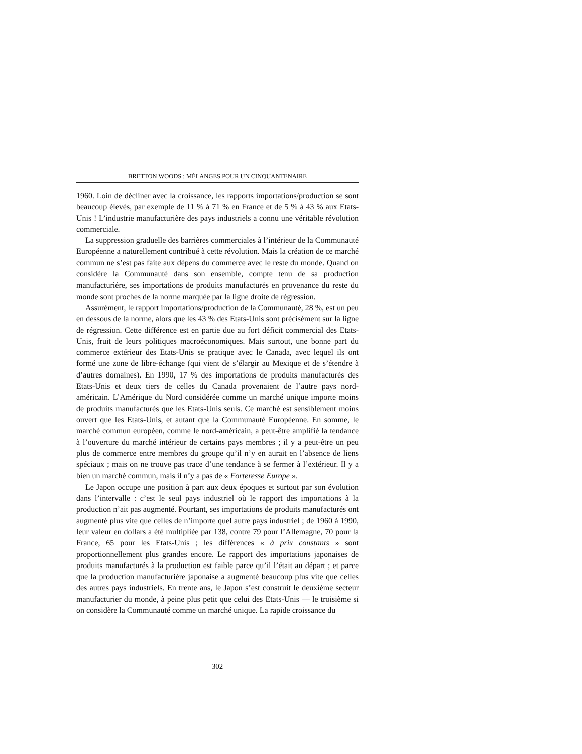BRETTON WOODS : MÉLANGES POUR UN CINQUANTENAIRE
1960. Loin de décliner avec la croissance, les rapports importations/production se sont beaucoup élevés, par exemple de 11 % à 71 % en France et de 5 % à 43 % aux Etats-Unis ! L’industrie manufacturière des pays industriels a connu une véritable révolution commerciale.
La suppression graduelle des barrières commerciales à l’intérieur de la Communauté Européenne a naturellement contribué à cette révolution. Mais la création de ce marché commun ne s’est pas faite aux dépens du commerce avec le reste du monde. Quand on considère la Communauté dans son ensemble, compte tenu de sa production manufacturière, ses importations de produits manufacturés en provenance du reste du monde sont proches de la norme marquée par la ligne droite de régression.
Assurément, le rapport importations/production de la Communauté, 28 %, est un peu en dessous de la norme, alors que les 43 % des Etats-Unis sont précisément sur la ligne de régression. Cette différence est en partie due au fort déficit commercial des Etats-Unis, fruit de leurs politiques macroéconomiques. Mais surtout, une bonne part du commerce extérieur des Etats-Unis se pratique avec le Canada, avec lequel ils ont formé une zone de libre-échange (qui vient de s’élargir au Mexique et de s’étendre à d’autres domaines). En 1990, 17 % des importations de produits manufacturés des Etats-Unis et deux tiers de celles du Canada provenaient de l’autre pays nord-américain. L’Amérique du Nord considérée comme un marché unique importe moins de produits manufacturés que les Etats-Unis seuls. Ce marché est sensiblement moins ouvert que les Etats-Unis, et autant que la Communauté Européenne. En somme, le marché commun européen, comme le nord-américain, a peut-être amplifié la tendance à l’ouverture du marché intérieur de certains pays membres ; il y a peut-être un peu plus de commerce entre membres du groupe qu’il n’y en aurait en l’absence de liens spéciaux ; mais on ne trouve pas trace d’une tendance à se fermer à l’extérieur. Il y a bien un marché commun, mais il n’y a pas de « Forteresse Europe ».
Le Japon occupe une position à part aux deux époques et surtout par son évolution dans l’intervalle : c’est le seul pays industriel où le rapport des importations à la production n’ait pas augmenté. Pourtant, ses importations de produits manufacturés ont augmenté plus vite que celles de n’importe quel autre pays industriel ; de 1960 à 1990, leur valeur en dollars a été multipliée par 138, contre 79 pour l’Allemagne, 70 pour la France, 65 pour les Etats-Unis ; les différences « à prix constants » sont proportionnellement plus grandes encore. Le rapport des importations japonaises de produits manufacturés à la production est faible parce qu’il l’était au départ ; et parce que la production manufacturière japonaise a augmenté beaucoup plus vite que celles des autres pays industriels. En trente ans, le Japon s’est construit le deuxième secteur manufacturier du monde, à peine plus petit que celui des Etats-Unis — le troisième si on considère la Communauté comme un marché unique. La rapide croissance du
302